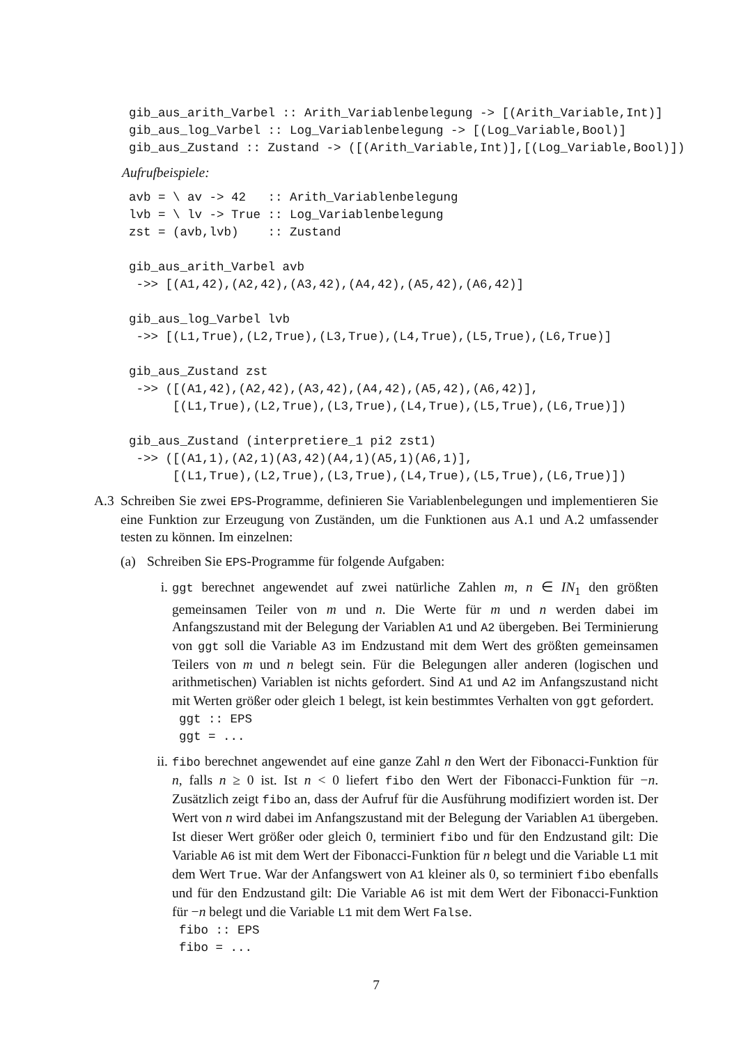gib_aus_arith_Varbel :: Arith_Variablenbelegung -> [(Arith_Variable,Int)]
gib_aus_log_Varbel :: Log_Variablenbelegung -> [(Log_Variable,Bool)]
gib_aus_Zustand :: Zustand -> ([(Arith_Variable,Int)],[(Log_Variable,Bool)])
Aufrufbeispiele:
avb = \ av -> 42   :: Arith_Variablenbelegung
lvb = \ lv -> True :: Log_Variablenbelegung
zst = (avb,lvb)    :: Zustand

gib_aus_arith_Varbel avb
 ->> [(A1,42),(A2,42),(A3,42),(A4,42),(A5,42),(A6,42)]

gib_aus_log_Varbel lvb
 ->> [(L1,True),(L2,True),(L3,True),(L4,True),(L5,True),(L6,True)]

gib_aus_Zustand zst
 ->> ([(A1,42),(A2,42),(A3,42),(A4,42),(A5,42),(A6,42)],
      [(L1,True),(L2,True),(L3,True),(L4,True),(L5,True),(L6,True)])

gib_aus_Zustand (interpretiere_1 pi2 zst1)
 ->> ([(A1,1),(A2,1)(A3,42)(A4,1)(A5,1)(A6,1)],
      [(L1,True),(L2,True),(L3,True),(L4,True),(L5,True),(L6,True)])
A.3
Schreiben Sie zwei EPS-Programme, definieren Sie Variablenbelegungen und implementieren Sie eine Funktion zur Erzeugung von Zuständen, um die Funktionen aus A.1 und A.2 umfassender testen zu können. Im einzelnen:
(a)
Schreiben Sie EPS-Programme für folgende Aufgaben:
i.
ggt berechnet angewendet auf zwei natürliche Zahlen m, n ∈ IN<sub>1</sub> den größten gemeinsamen Teiler von m und n. Die Werte für m und n werden dabei im Anfangszustand mit der Belegung der Variablen A1 und A2 übergeben. Bei Terminierung von ggt soll die Variable A3 im Endzustand mit dem Wert des größten gemeinsamen Teilers von m und n belegt sein. Für die Belegungen aller anderen (logischen und arithmetischen) Variablen ist nichts gefordert. Sind A1 und A2 im Anfangszustand nicht mit Werten größer oder gleich 1 belegt, ist kein bestimmtes Verhalten von ggt gefordert.
ggt :: EPS
ggt = ...
ii.
fibo berechnet angewendet auf eine ganze Zahl n den Wert der Fibonacci-Funktion für n, falls n ≥ 0 ist. Ist n < 0 liefert fibo den Wert der Fibonacci-Funktion für −n. Zusätzlich zeigt fibo an, dass der Aufruf für die Ausführung modifiziert worden ist. Der Wert von n wird dabei im Anfangszustand mit der Belegung der Variablen A1 übergeben. Ist dieser Wert größer oder gleich 0, terminiert fibo und für den Endzustand gilt: Die Variable A6 ist mit dem Wert der Fibonacci-Funktion für n belegt und die Variable L1 mit dem Wert True. War der Anfangswert von A1 kleiner als 0, so terminiert fibo ebenfalls und für den Endzustand gilt: Die Variable A6 ist mit dem Wert der Fibonacci-Funktion für −n belegt und die Variable L1 mit dem Wert False.
fibo :: EPS
fibo = ...
7